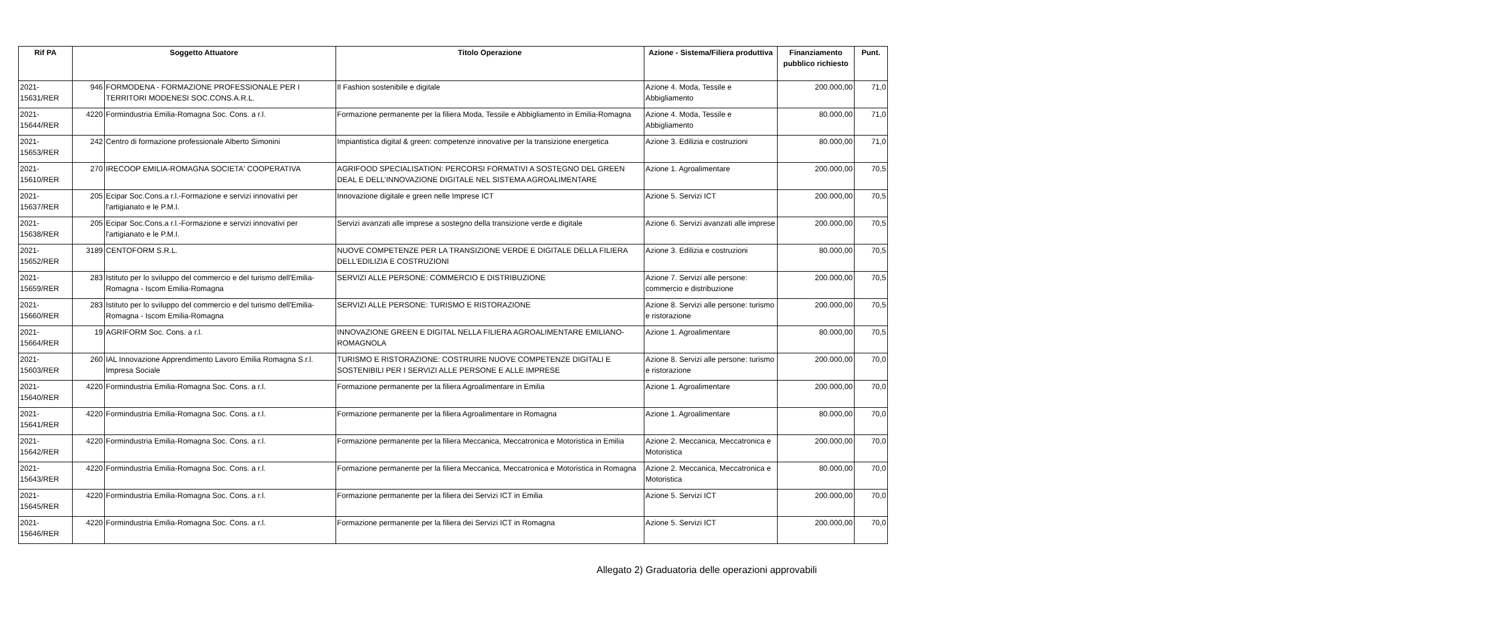| Rif PA | Soggetto Attuatore | | Titolo Operazione | Azione - Sistema/Filiera produttiva | Finanziamento pubblico richiesto | Punt. |
| --- | --- | --- | --- | --- | --- | --- |
| 2021-15631/RER | 946 | FORMODENA - FORMAZIONE PROFESSIONALE PER I TERRITORI MODENESI SOC.CONS.A.R.L. | Il Fashion sostenibile e digitale | Azione 4. Moda, Tessile e Abbigliamento | 200.000,00 | 71,0 |
| 2021-15644/RER | 4220 | Formindustria Emilia-Romagna Soc. Cons. a r.l. | Formazione permanente per la filiera Moda, Tessile e Abbigliamento in Emilia-Romagna | Azione 4. Moda, Tessile e Abbigliamento | 80.000,00 | 71,0 |
| 2021-15653/RER | 242 | Centro di formazione professionale Alberto Simonini | Impiantistica digital & green: competenze innovative per la transizione energetica | Azione 3. Edilizia e costruzioni | 80.000,00 | 71,0 |
| 2021-15610/RER | 270 | IRECOOP EMILIA-ROMAGNA SOCIETA' COOPERATIVA | AGRIFOOD SPECIALISATION: PERCORSI FORMATIVI A SOSTEGNO DEL GREEN DEAL E DELL’INNOVAZIONE DIGITALE NEL SISTEMA AGROALIMENTARE | Azione 1. Agroalimentare | 200.000,00 | 70,5 |
| 2021-15637/RER | 205 | Ecipar Soc.Cons.a r.l.-Formazione e servizi innovativi per l'artigianato e le P.M.I. | Innovazione digitale e green nelle Imprese ICT | Azione 5. Servizi ICT | 200.000,00 | 70,5 |
| 2021-15638/RER | 205 | Ecipar Soc.Cons.a r.l.-Formazione e servizi innovativi per l'artigianato e le P.M.I. | Servizi avanzati alle imprese a sostegno della transizione verde e digitale | Azione 6. Servizi avanzati alle imprese | 200.000,00 | 70,5 |
| 2021-15652/RER | 3189 | CENTOFORM S.R.L. | NUOVE COMPETENZE PER LA TRANSIZIONE VERDE E DIGITALE DELLA FILIERA DELL’EDILIZIA E COSTRUZIONI | Azione 3. Edilizia e costruzioni | 80.000,00 | 70,5 |
| 2021-15659/RER | 283 | Istituto per lo sviluppo del commercio e del turismo dell'Emilia-Romagna - Iscom Emilia-Romagna | SERVIZI ALLE PERSONE: COMMERCIO E DISTRIBUZIONE | Azione 7. Servizi alle persone: commercio e distribuzione | 200.000,00 | 70,5 |
| 2021-15660/RER | 283 | Istituto per lo sviluppo del commercio e del turismo dell'Emilia-Romagna - Iscom Emilia-Romagna | SERVIZI ALLE PERSONE: TURISMO E RISTORAZIONE | Azione 8. Servizi alle persone: turismo e ristorazione | 200.000,00 | 70,5 |
| 2021-15664/RER | 19 | AGRIFORM Soc. Cons. a r.l. | INNOVAZIONE GREEN E DIGITAL NELLA FILIERA AGROALIMENTARE EMILIANO-ROMAGNOLA | Azione 1. Agroalimentare | 80.000,00 | 70,5 |
| 2021-15603/RER | 260 | IAL Innovazione Apprendimento Lavoro Emilia Romagna S.r.l. Impresa Sociale | TURISMO E RISTORAZIONE: COSTRUIRE NUOVE COMPETENZE DIGITALI E SOSTENIBILI PER I SERVIZI ALLE PERSONE E ALLE IMPRESE | Azione 8. Servizi alle persone: turismo e ristorazione | 200.000,00 | 70,0 |
| 2021-15640/RER | 4220 | Formindustria Emilia-Romagna Soc. Cons. a r.l. | Formazione permanente per la filiera Agroalimentare in Emilia | Azione 1. Agroalimentare | 200.000,00 | 70,0 |
| 2021-15641/RER | 4220 | Formindustria Emilia-Romagna Soc. Cons. a r.l. | Formazione permanente per la filiera Agroalimentare in Romagna | Azione 1. Agroalimentare | 80.000,00 | 70,0 |
| 2021-15642/RER | 4220 | Formindustria Emilia-Romagna Soc. Cons. a r.l. | Formazione permanente per la filiera Meccanica, Meccatronica e Motoristica in Emilia | Azione 2. Meccanica, Meccatronica e Motoristica | 200.000,00 | 70,0 |
| 2021-15643/RER | 4220 | Formindustria Emilia-Romagna Soc. Cons. a r.l. | Formazione permanente per la filiera Meccanica, Meccatronica e Motoristica in Romagna | Azione 2. Meccanica, Meccatronica e Motoristica | 80.000,00 | 70,0 |
| 2021-15645/RER | 4220 | Formindustria Emilia-Romagna Soc. Cons. a r.l. | Formazione permanente per la filiera dei Servizi ICT in Emilia | Azione 5. Servizi ICT | 200.000,00 | 70,0 |
| 2021-15646/RER | 4220 | Formindustria Emilia-Romagna Soc. Cons. a r.l. | Formazione permanente per la filiera dei Servizi ICT in Romagna | Azione 5. Servizi ICT | 200.000,00 | 70,0 |
Allegato 2) Graduatoria delle operazioni approvabili